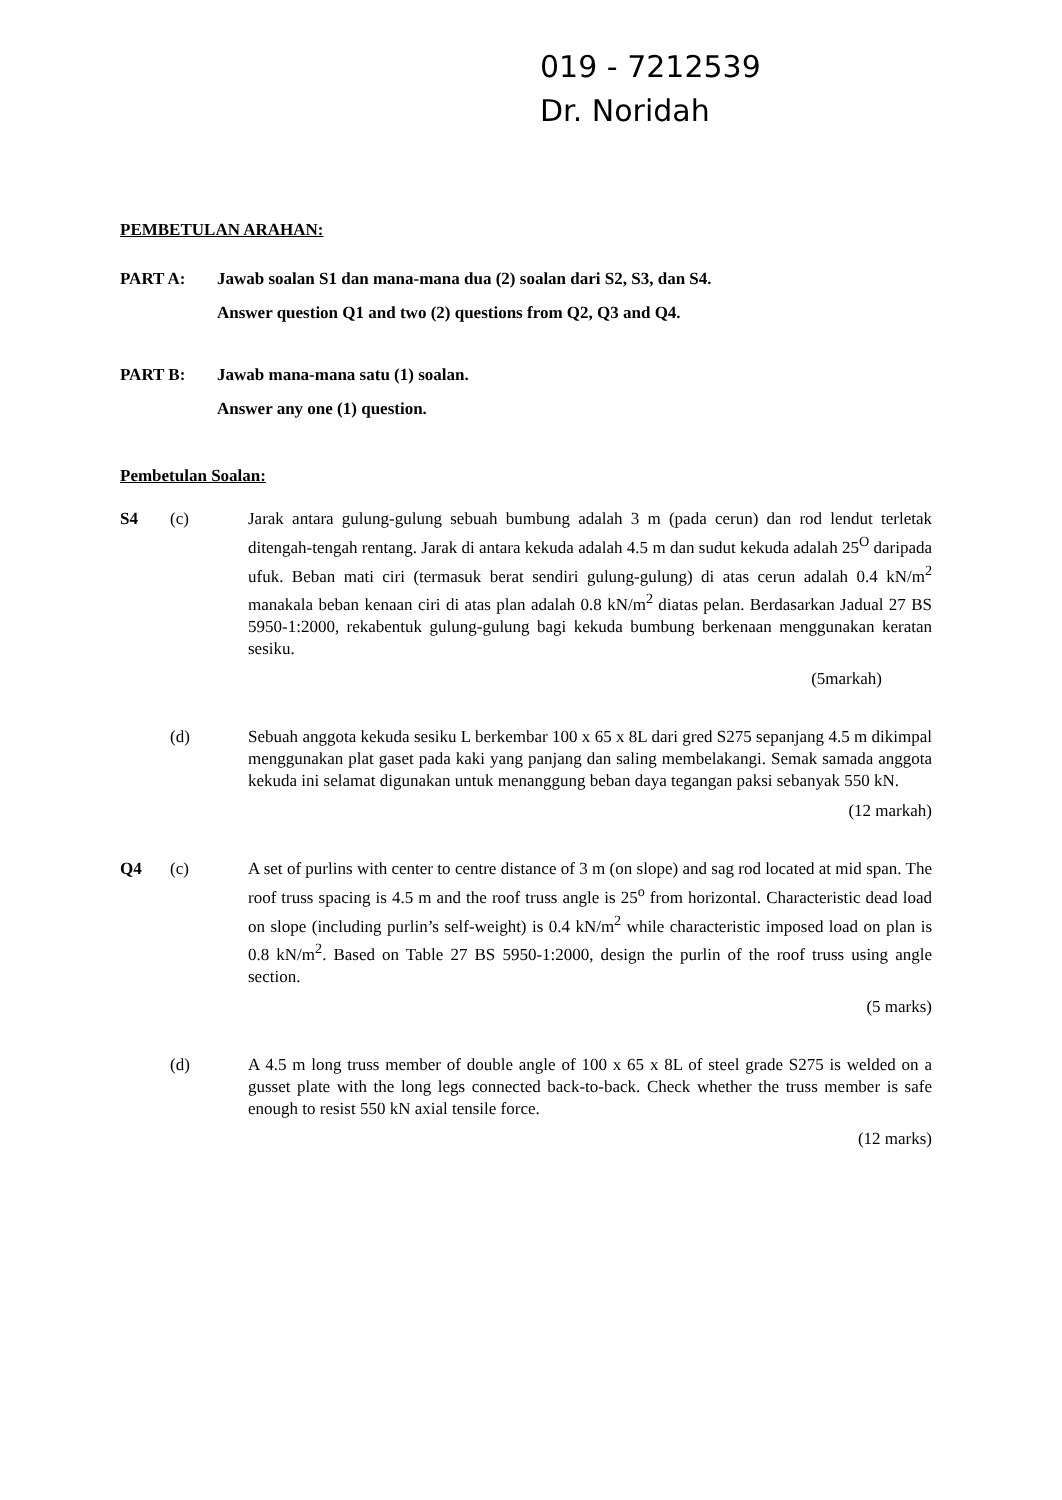019 - 7212539
Dr. Noridah
PEMBETULAN ARAHAN:
PART A: Jawab soalan S1 dan mana-mana dua (2) soalan dari S2, S3, dan S4.
Answer question Q1 and two (2) questions from Q2, Q3 and Q4.
PART B: Jawab mana-mana satu (1) soalan.
Answer any one (1) question.
Pembetulan Soalan:
S4 (c) Jarak antara gulung-gulung sebuah bumbung adalah 3 m (pada cerun) dan rod lendut terletak ditengah-tengah rentang. Jarak di antara kekuda adalah 4.5 m dan sudut kekuda adalah 25<sup>O</sup> daripada ufuk. Beban mati ciri (termasuk berat sendiri gulung-gulung) di atas cerun adalah 0.4 kN/m<sup>2</sup> manakala beban kenaan ciri di atas plan adalah 0.8 kN/m<sup>2</sup> diatas pelan. Berdasarkan Jadual 27 BS 5950-1:2000, rekabentuk gulung-gulung bagi kekuda bumbung berkenaan menggunakan keratan sesiku.
(5markah)
(d) Sebuah anggota kekuda sesiku L berkembar 100 x 65 x 8L dari gred S275 sepanjang 4.5 m dikimpal menggunakan plat gaset pada kaki yang panjang dan saling membelakangi. Semak samada anggota kekuda ini selamat digunakan untuk menanggung beban daya tegangan paksi sebanyak 550 kN.
(12 markah)
Q4 (c) A set of purlins with center to centre distance of 3 m (on slope) and sag rod located at mid span. The roof truss spacing is 4.5 m and the roof truss angle is 25<sup>o</sup> from horizontal. Characteristic dead load on slope (including purlin’s self-weight) is 0.4 kN/m<sup>2</sup> while characteristic imposed load on plan is 0.8 kN/m<sup>2</sup>. Based on Table 27 BS 5950-1:2000, design the purlin of the roof truss using angle section.
(5 marks)
(d) A 4.5 m long truss member of double angle of 100 x 65 x 8L of steel grade S275 is welded on a gusset plate with the long legs connected back-to-back. Check whether the truss member is safe enough to resist 550 kN axial tensile force.
(12 marks)